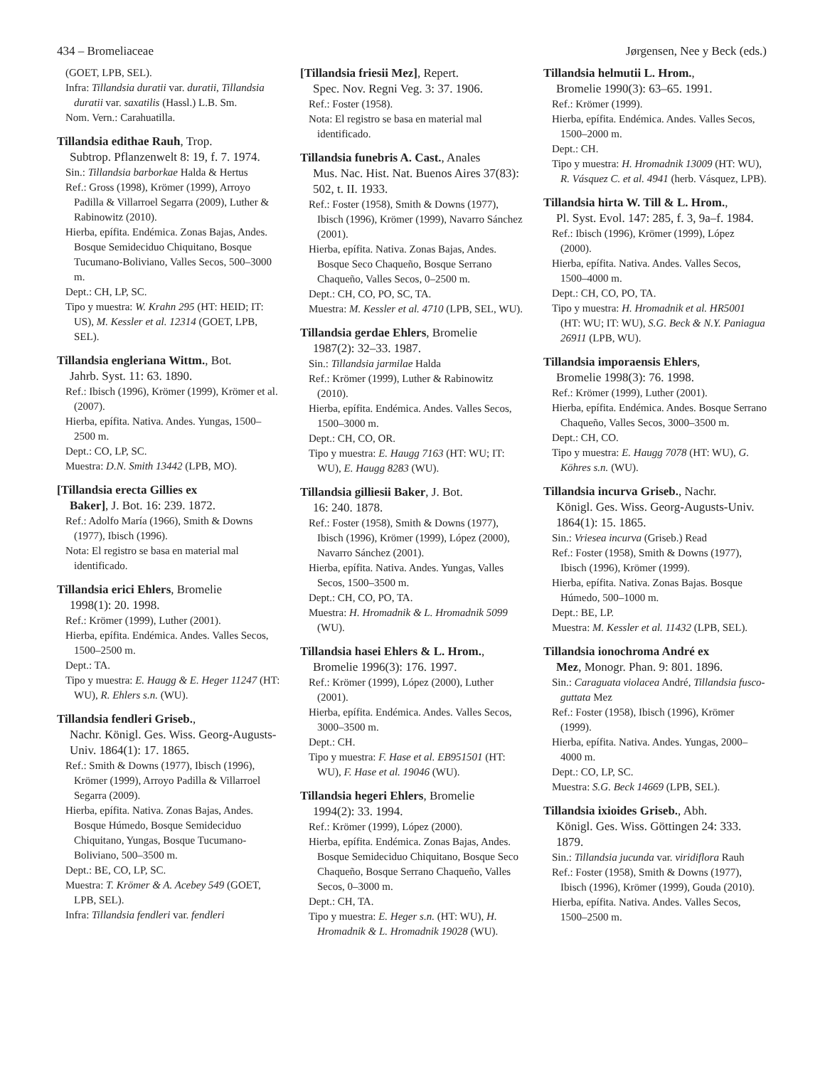434 – Bromeliaceae Jørgensen, Nee y Beck (eds.)
(GOET, LPB, SEL).
Infra: Tillandsia duratii var. duratii, Tillandsia duratii var. saxatilis (Hassl.) L.B. Sm.
Nom. Vern.: Carahuatilla.
Tillandsia edithae Rauh, Trop.
Subtrop. Pflanzenwelt 8: 19, f. 7. 1974.
Sin.: Tillandsia barborkae Halda & Hertus
Ref.: Gross (1998), Krömer (1999), Arroyo Padilla & Villarroel Segarra (2009), Luther & Rabinowitz (2010).
Hierba, epífita. Endémica. Zonas Bajas, Andes. Bosque Semideciduo Chiquitano, Bosque Tucumano-Boliviano, Valles Secos, 500–3000 m.
Dept.: CH, LP, SC.
Tipo y muestra: W. Krahn 295 (HT: HEID; IT: US), M. Kessler et al. 12314 (GOET, LPB, SEL).
Tillandsia engleriana Wittm., Bot.
Jahrb. Syst. 11: 63. 1890.
Ref.: Ibisch (1996), Krömer (1999), Krömer et al. (2007).
Hierba, epífita. Nativa. Andes. Yungas, 1500–2500 m.
Dept.: CO, LP, SC.
Muestra: D.N. Smith 13442 (LPB, MO).
[Tillandsia erecta Gillies ex
Baker], J. Bot. 16: 239. 1872.
Ref.: Adolfo María (1966), Smith & Downs (1977), Ibisch (1996).
Nota: El registro se basa en material mal identificado.
Tillandsia erici Ehlers, Bromelie
1998(1): 20. 1998.
Ref.: Krömer (1999), Luther (2001).
Hierba, epífita. Endémica. Andes. Valles Secos, 1500–2500 m.
Dept.: TA.
Tipo y muestra: E. Haugg & E. Heger 11247 (HT: WU), R. Ehlers s.n. (WU).
Tillandsia fendleri Griseb.,
Nachr. Königl. Ges. Wiss. Georg-Augusts-Univ. 1864(1): 17. 1865.
Ref.: Smith & Downs (1977), Ibisch (1996), Krömer (1999), Arroyo Padilla & Villarroel Segarra (2009).
Hierba, epífita. Nativa. Zonas Bajas, Andes. Bosque Húmedo, Bosque Semideciduo Chiquitano, Yungas, Bosque Tucumano-Boliviano, 500–3500 m.
Dept.: BE, CO, LP, SC.
Muestra: T. Krömer & A. Acebey 549 (GOET, LPB, SEL).
Infra: Tillandsia fendleri var. fendleri
[Tillandsia friesii Mez], Repert.
Spec. Nov. Regni Veg. 3: 37. 1906.
Ref.: Foster (1958).
Nota: El registro se basa en material mal identificado.
Tillandsia funebris A. Cast., Anales
Mus. Nac. Hist. Nat. Buenos Aires 37(83): 502, t. II. 1933.
Ref.: Foster (1958), Smith & Downs (1977), Ibisch (1996), Krömer (1999), Navarro Sánchez (2001).
Hierba, epífita. Nativa. Zonas Bajas, Andes. Bosque Seco Chaqueño, Bosque Serrano Chaqueño, Valles Secos, 0–2500 m.
Dept.: CH, CO, PO, SC, TA.
Muestra: M. Kessler et al. 4710 (LPB, SEL, WU).
Tillandsia gerdae Ehlers, Bromelie
1987(2): 32–33. 1987.
Sin.: Tillandsia jarmilae Halda
Ref.: Krömer (1999), Luther & Rabinowitz (2010).
Hierba, epífita. Endémica. Andes. Valles Secos, 1500–3000 m.
Dept.: CH, CO, OR.
Tipo y muestra: E. Haugg 7163 (HT: WU; IT: WU), E. Haugg 8283 (WU).
Tillandsia gilliesii Baker, J. Bot.
16: 240. 1878.
Ref.: Foster (1958), Smith & Downs (1977), Ibisch (1996), Krömer (1999), López (2000), Navarro Sánchez (2001).
Hierba, epífita. Nativa. Andes. Yungas, Valles Secos, 1500–3500 m.
Dept.: CH, CO, PO, TA.
Muestra: H. Hromadnik & L. Hromadnik 5099 (WU).
Tillandsia hasei Ehlers & L. Hrom.,
Bromelie 1996(3): 176. 1997.
Ref.: Krömer (1999), López (2000), Luther (2001).
Hierba, epífita. Endémica. Andes. Valles Secos, 3000–3500 m.
Dept.: CH.
Tipo y muestra: F. Hase et al. EB951501 (HT: WU), F. Hase et al. 19046 (WU).
Tillandsia hegeri Ehlers, Bromelie
1994(2): 33. 1994.
Ref.: Krömer (1999), López (2000).
Hierba, epífita. Endémica. Zonas Bajas, Andes. Bosque Semideciduo Chiquitano, Bosque Seco Chaqueño, Bosque Serrano Chaqueño, Valles Secos, 0–3000 m.
Dept.: CH, TA.
Tipo y muestra: E. Heger s.n. (HT: WU), H. Hromadnik & L. Hromadnik 19028 (WU).
Tillandsia helmutii L. Hrom.,
Bromelie 1990(3): 63–65. 1991.
Ref.: Krömer (1999).
Hierba, epífita. Endémica. Andes. Valles Secos, 1500–2000 m.
Dept.: CH.
Tipo y muestra: H. Hromadnik 13009 (HT: WU), R. Vásquez C. et al. 4941 (herb. Vásquez, LPB).
Tillandsia hirta W. Till & L. Hrom.,
Pl. Syst. Evol. 147: 285, f. 3, 9a–f. 1984.
Ref.: Ibisch (1996), Krömer (1999), López (2000).
Hierba, epífita. Nativa. Andes. Valles Secos, 1500–4000 m.
Dept.: CH, CO, PO, TA.
Tipo y muestra: H. Hromadnik et al. HR5001 (HT: WU; IT: WU), S.G. Beck & N.Y. Paniagua 26911 (LPB, WU).
Tillandsia imporaensis Ehlers,
Bromelie 1998(3): 76. 1998.
Ref.: Krömer (1999), Luther (2001).
Hierba, epífita. Endémica. Andes. Bosque Serrano Chaqueño, Valles Secos, 3000–3500 m.
Dept.: CH, CO.
Tipo y muestra: E. Haugg 7078 (HT: WU), G. Köhres s.n. (WU).
Tillandsia incurva Griseb., Nachr.
Königl. Ges. Wiss. Georg-Augusts-Univ. 1864(1): 15. 1865.
Sin.: Vriesea incurva (Griseb.) Read
Ref.: Foster (1958), Smith & Downs (1977), Ibisch (1996), Krömer (1999).
Hierba, epífita. Nativa. Zonas Bajas. Bosque Húmedo, 500–1000 m.
Dept.: BE, LP.
Muestra: M. Kessler et al. 11432 (LPB, SEL).
Tillandsia ionochroma André ex
Mez, Monogr. Phan. 9: 801. 1896.
Sin.: Caraguata violacea André, Tillandsia fusco-guttata Mez
Ref.: Foster (1958), Ibisch (1996), Krömer (1999).
Hierba, epífita. Nativa. Andes. Yungas, 2000–4000 m.
Dept.: CO, LP, SC.
Muestra: S.G. Beck 14669 (LPB, SEL).
Tillandsia ixioides Griseb., Abh.
Königl. Ges. Wiss. Göttingen 24: 333. 1879.
Sin.: Tillandsia jucunda var. viridiflora Rauh
Ref.: Foster (1958), Smith & Downs (1977), Ibisch (1996), Krömer (1999), Gouda (2010).
Hierba, epífita. Nativa. Andes. Valles Secos, 1500–2500 m.